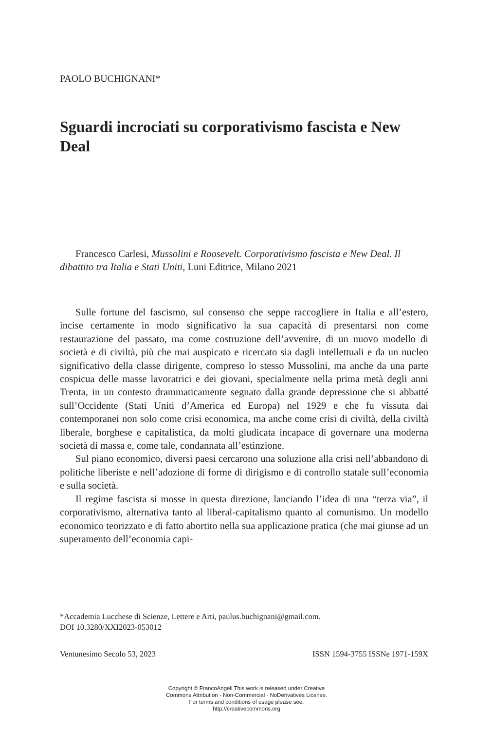PAOLO BUCHIGNANI*
Sguardi incrociati su corporativismo fascista e New Deal
Francesco Carlesi, Mussolini e Roosevelt. Corporativismo fascista e New Deal. Il dibattito tra Italia e Stati Uniti, Luni Editrice, Milano 2021
Sulle fortune del fascismo, sul consenso che seppe raccogliere in Italia e all’estero, incise certamente in modo significativo la sua capacità di presentarsi non come restaurazione del passato, ma come costruzione dell’avvenire, di un nuovo modello di società e di civiltà, più che mai auspicato e ricercato sia dagli intellettuali e da un nucleo significativo della classe dirigente, compreso lo stesso Mussolini, ma anche da una parte cospicua delle masse lavoratrici e dei giovani, specialmente nella prima metà degli anni Trenta, in un contesto drammaticamente segnato dalla grande depressione che si abbatté sull’Occidente (Stati Uniti d’America ed Europa) nel 1929 e che fu vissuta dai contemporanei non solo come crisi economica, ma anche come crisi di civiltà, della civiltà liberale, borghese e capitalistica, da molti giudicata incapace di governare una moderna società di massa e, come tale, condannata all’estinzione.
Sul piano economico, diversi paesi cercarono una soluzione alla crisi nell’abbandono di politiche liberiste e nell’adozione di forme di dirigismo e di controllo statale sull’economia e sulla società.
Il regime fascista si mosse in questa direzione, lanciando l’idea di una “terza via”, il corporativismo, alternativa tanto al liberal-capitalismo quanto al comunismo. Un modello economico teorizzato e di fatto abortito nella sua applicazione pratica (che mai giunse ad un superamento dell’economia capi-
*Accademia Lucchese di Scienze, Lettere e Arti, paulus.buchignani@gmail.com.
DOI 10.3280/XXI2023-053012
Ventunesimo Secolo 53, 2023 ISSN 1594-3755 ISSNe 1971-159X
Copyright © FrancoAngeli This work is released under Creative
Commons Attribution - Non-Commercial - NoDerivatives License.
For terms and conditions of usage please see:
http://creativecommons.org